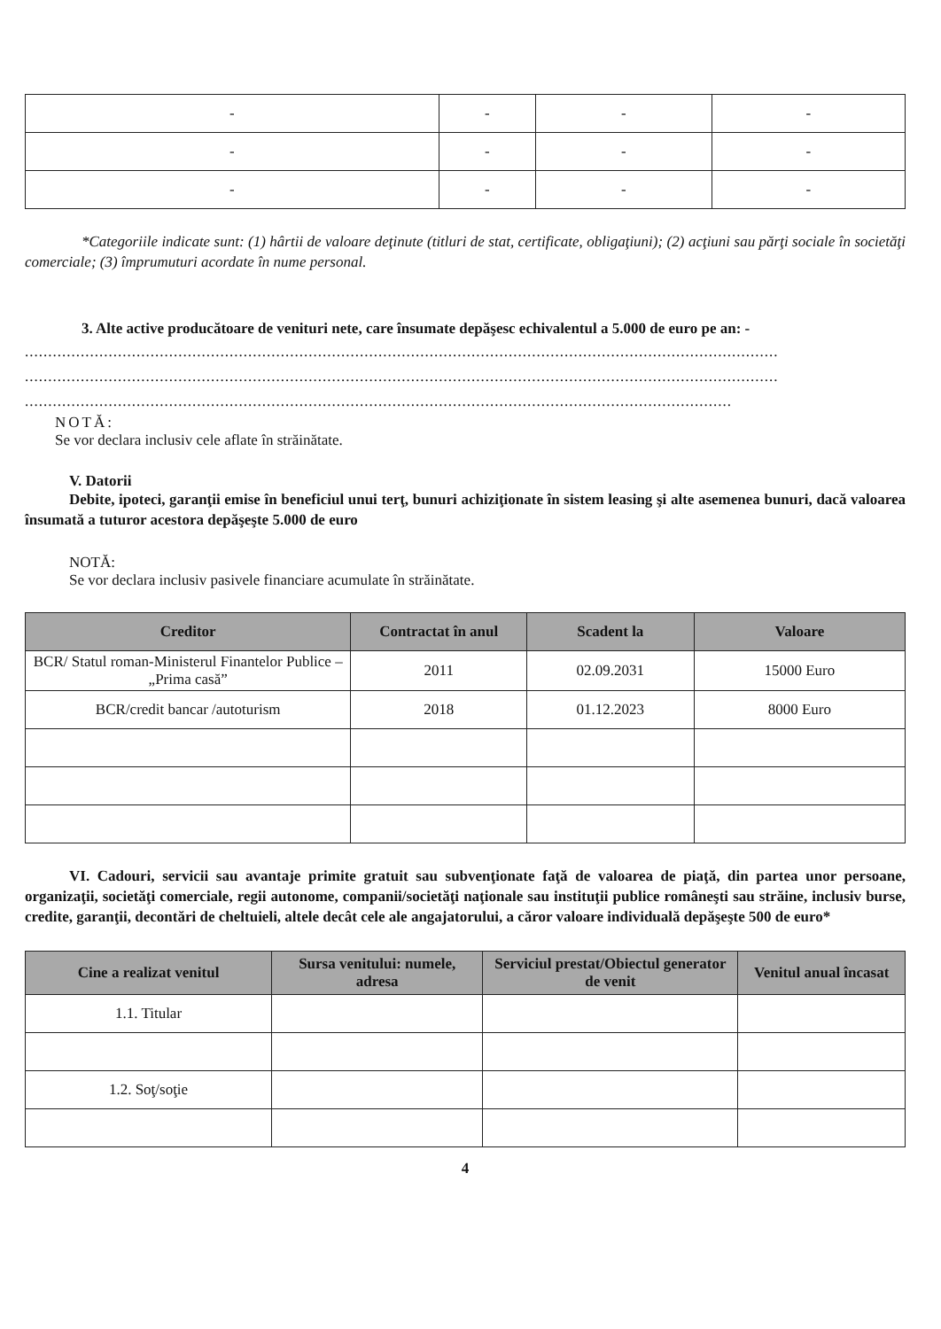| - | - | - | - |
| - | - | - | - |
| - | - | - | - |
*Categoriile indicate sunt: (1) hârtii de valoare deţinute (titluri de stat, certificate, obligaţiuni); (2) acţiuni sau părţi sociale în societăţi comerciale; (3) împrumuturi acordate în nume personal.
3. Alte active producătoare de venituri nete, care însumate depăşesc echivalentul a 5.000 de euro pe an: -
..................................................................................................................................................................
..................................................................................................................................................................
........................................................................................................................................................
NOTĂ:
Se vor declara inclusiv cele aflate în străinătate.
V. Datorii
Debite, ipoteci, garanţii emise în beneficiul unui terţ, bunuri achiziţionate în sistem leasing şi alte asemenea bunuri, dacă valoarea însumată a tuturor acestora depăşeşte 5.000 de euro
NOTĂ:
Se vor declara inclusiv pasivele financiare acumulate în străinătate.
| Creditor | Contractat în anul | Scadent la | Valoare |
| --- | --- | --- | --- |
| BCR/ Statul roman-Ministerul Finantelor Publice –„Prima casă” | 2011 | 02.09.2031 | 15000 Euro |
| BCR/credit bancar /autoturism | 2018 | 01.12.2023 | 8000 Euro |
VI. Cadouri, servicii sau avantaje primite gratuit sau subvenţionate faţă de valoarea de piaţă, din partea unor persoane, organizaţii, societăţi comerciale, regii autonome, companii/societăţi naţionale sau instituţii publice româneşti sau străine, inclusiv burse, credite, garanţii, decontări de cheltuieli, altele decât cele ale angajatorului, a căror valoare individuală depăşeşte 500 de euro*
| Cine a realizat venitul | Sursa venitului: numele, adresa | Serviciul prestat/Obiectul generator de venit | Venitul anual încasat |
| --- | --- | --- | --- |
| 1.1. Titular | | | |
| 1.2. Soţ/soţie | | | |
4